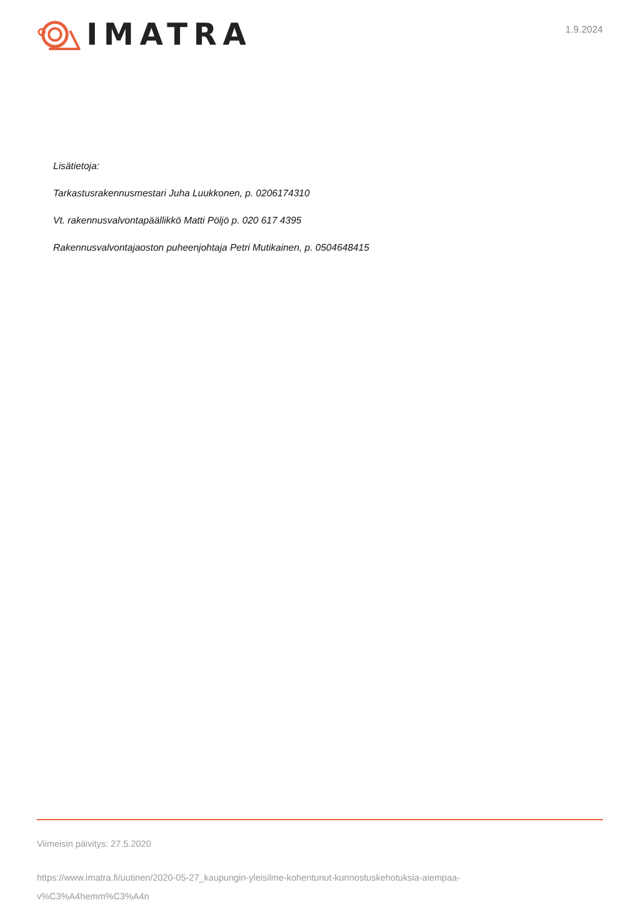IMATRA
1.9.2024
Lisätietoja:
Tarkastusrakennusmestari Juha Luukkonen, p. 0206174310
Vt. rakennusvalvontapäällikkö Matti Pöljö p. 020 617 4395
Rakennusvalvontajaoston puheenjohtaja Petri Mutikainen, p. 0504648415
Viimeisin päivitys: 27.5.2020
https://www.imatra.fi/uutinen/2020-05-27_kaupungin-yleisilme-kohentunut-kunnostuskehotuksia-aiempaa-
v%C3%A4hemm%C3%A4n